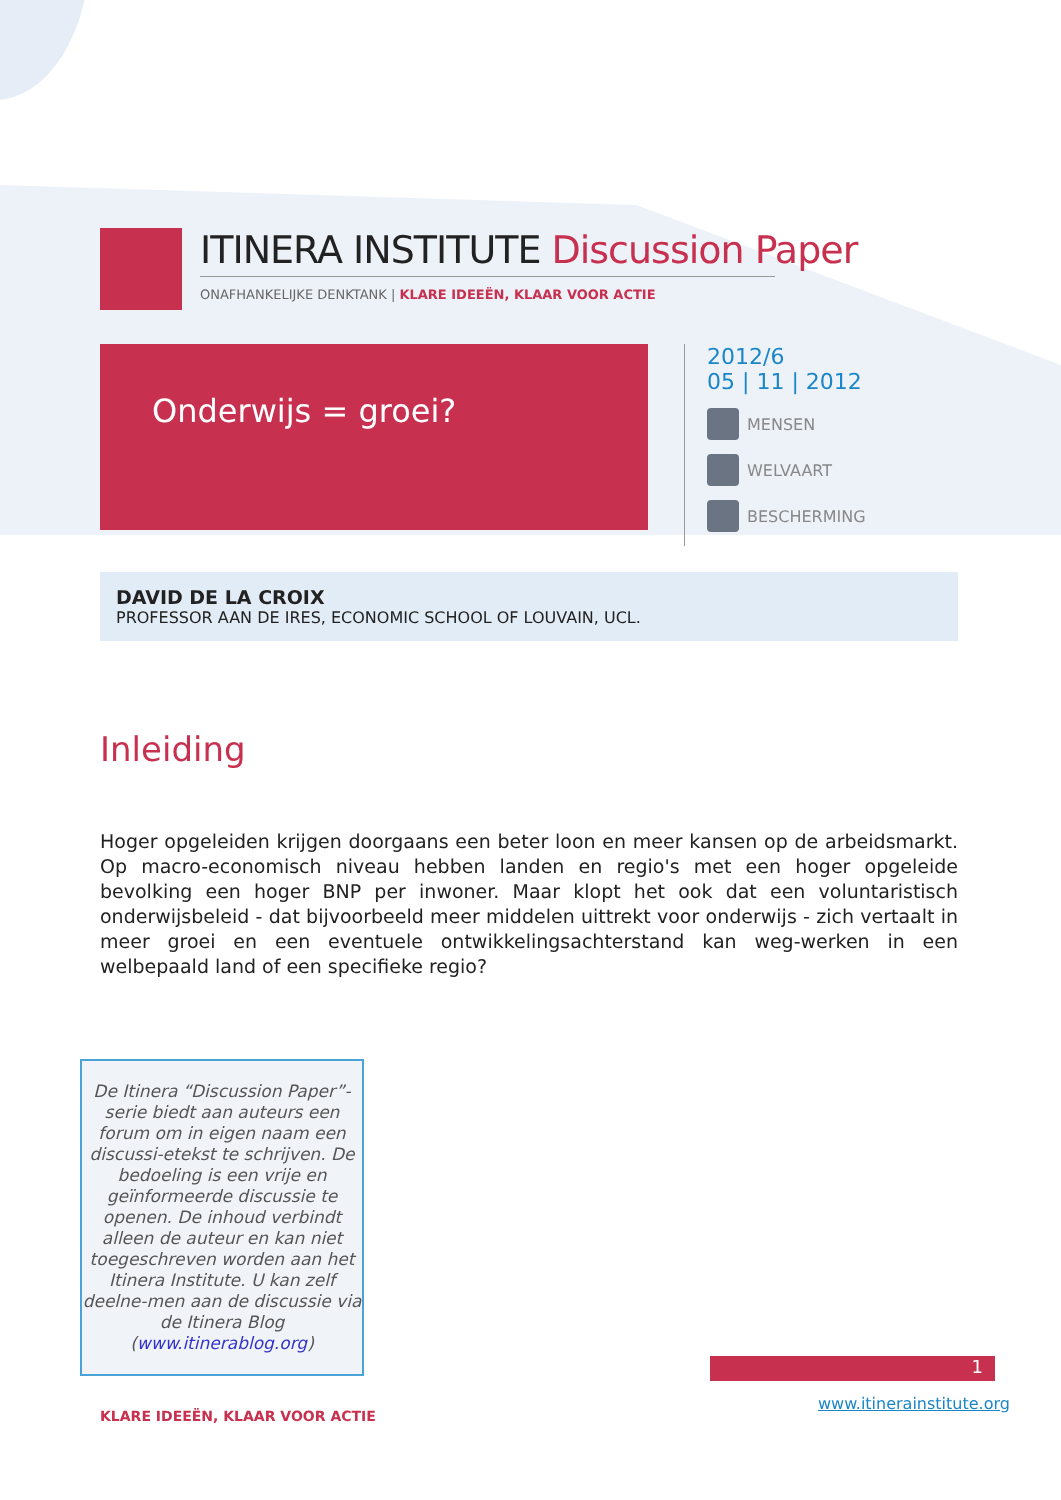ITINERA INSTITUTE Discussion Paper
ONAFHANKELIJKE DENKTANK | KLARE IDEEËN, KLAAR VOOR ACTIE
Onderwijs = groei?
2012/6
05 | 11 | 2012
MENSEN
WELVAART
BESCHERMING
DAVID DE LA CROIX
PROFESSOR AAN DE IRES, ECONOMIC SCHOOL OF LOUVAIN, UCL.
Inleiding
Hoger opgeleiden krijgen doorgaans een beter loon en meer kansen op de arbeidsmarkt. Op macro-economisch niveau hebben landen en regio's met een hoger opgeleide bevolking een hoger BNP per inwoner. Maar klopt het ook dat een voluntaristisch onderwijsbeleid - dat bijvoorbeeld meer middelen uittrekt voor onderwijs - zich vertaalt in meer groei en een eventuele ontwikkelingsachterstand kan weg-werken in een welbepaald land of een specifieke regio?
De Itinera “Discussion Paper”-serie biedt aan auteurs een forum om in eigen naam een discussi-etekst te schrijven. De bedoeling is een vrije en geïnformeerde discussie te openen. De inhoud verbindt alleen de auteur en kan niet toegeschreven worden aan het Itinera Institute. U kan zelf deelne-men aan de discussie via de Itinera Blog (www.itinerablog.org)
1
KLARE IDEEËN, KLAAR VOOR ACTIE
www.itinerainstitute.org